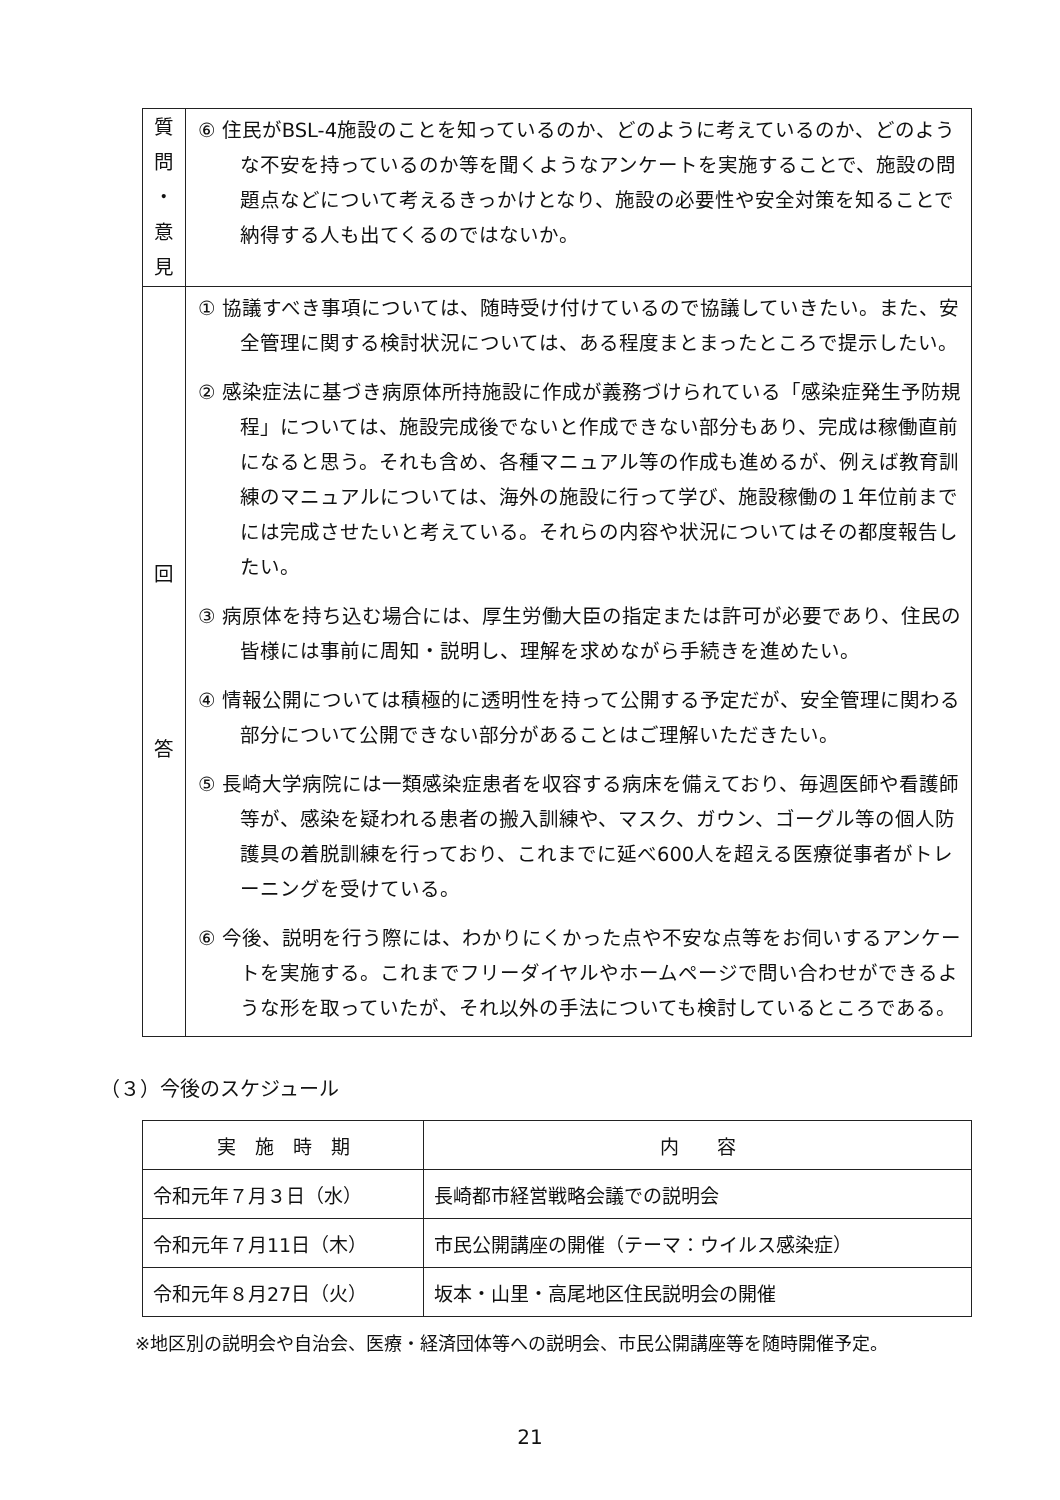| 質 問 ・ 意 見 | ⑥ 住民がBSL-4施設のことを知っているのか、どのように考えているのか、どのような不安を持っているのか等を聞くようなアンケートを実施することで、施設の問題点などについて考えるきっかけとなり、施設の必要性や安全対策を知ることで納得する人も出てくるのではないか。 |
| 回 答 | ① 協議すべき事項については、随時受け付けているので協議していきたい。また、安全管理に関する検討状況については、ある程度まとまったところで提示したい。 ② 感染症法に基づき病原体所持施設に作成が義務づけられている「感染症発生予防規程」については、施設完成後でないと作成できない部分もあり、完成は稼働直前になると思う。それも含め、各種マニュアル等の作成も進めるが、例えば教育訓練のマニュアルについては、海外の施設に行って学び、施設稼働の１年位前までには完成させたいと考えている。それらの内容や状況についてはその都度報告したい。 ③ 病原体を持ち込む場合には、厚生労働大臣の指定または許可が必要であり、住民の皆様には事前に周知・説明し、理解を求めながら手続きを進めたい。 ④ 情報公開については積極的に透明性を持って公開する予定だが、安全管理に関わる部分について公開できない部分があることはご理解いただきたい。 ⑤ 長崎大学病院には一類感染症患者を収容する病床を備えており、毎週医師や看護師等が、感染を疑われる患者の搬入訓練や、マスク、ガウン、ゴーグル等の個人防護具の着脱訓練を行っており、これまでに延べ600人を超える医療従事者がトレーニングを受けている。 ⑥ 今後、説明を行う際には、わかりにくかった点や不安な点等をお伺いするアンケートを実施する。これまでフリーダイヤルやホームページで問い合わせができるような形を取っていたが、それ以外の手法についても検討しているところである。 |
（３）今後のスケジュール
| 実 施 時 期 | 内 容 |
| --- | --- |
| 令和元年７月３日（水） | 長崎都市経営戦略会議での説明会 |
| 令和元年７月11日（木） | 市民公開講座の開催（テーマ：ウイルス感染症） |
| 令和元年８月27日（火） | 坂本・山里・高尾地区住民説明会の開催 |
※地区別の説明会や自治会、医療・経済団体等への説明会、市民公開講座等を随時開催予定。
21